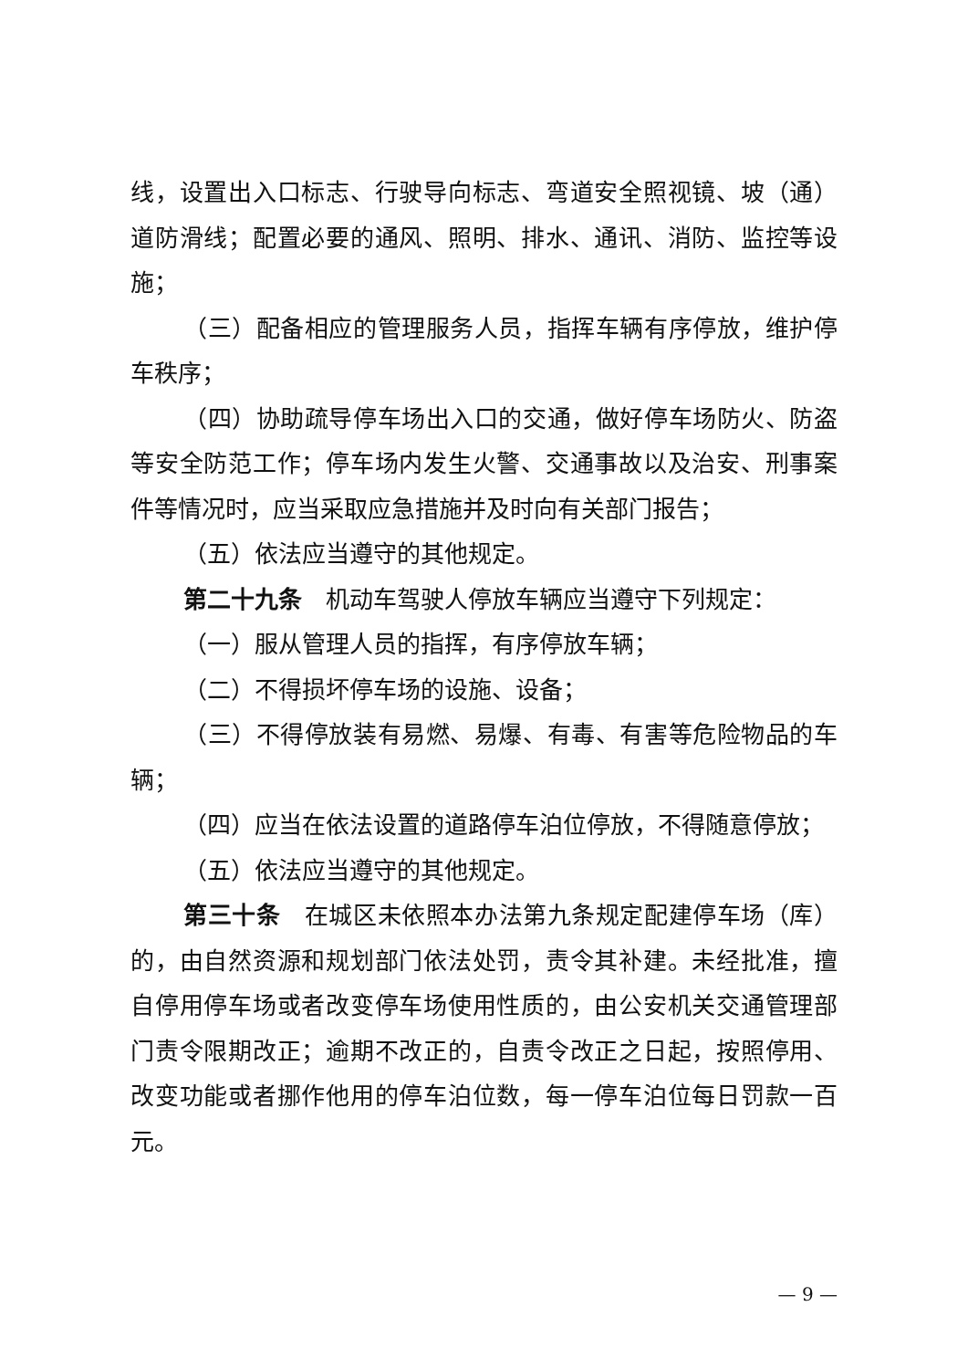线，设置出入口标志、行驶导向标志、弯道安全照视镜、坡（通）道防滑线；配置必要的通风、照明、排水、通讯、消防、监控等设施；
（三）配备相应的管理服务人员，指挥车辆有序停放，维护停车秩序；
（四）协助疏导停车场出入口的交通，做好停车场防火、防盗等安全防范工作；停车场内发生火警、交通事故以及治安、刑事案件等情况时，应当采取应急措施并及时向有关部门报告；
（五）依法应当遵守的其他规定。
第二十九条　机动车驾驶人停放车辆应当遵守下列规定：
（一）服从管理人员的指挥，有序停放车辆；
（二）不得损坏停车场的设施、设备；
（三）不得停放装有易燃、易爆、有毒、有害等危险物品的车辆；
（四）应当在依法设置的道路停车泊位停放，不得随意停放；
（五）依法应当遵守的其他规定。
第三十条　在城区未依照本办法第九条规定配建停车场（库）的，由自然资源和规划部门依法处罚，责令其补建。未经批准，擅自停用停车场或者改变停车场使用性质的，由公安机关交通管理部门责令限期改正；逾期不改正的，自责令改正之日起，按照停用、改变功能或者挪作他用的停车泊位数，每一停车泊位每日罚款一百元。
— 9 —